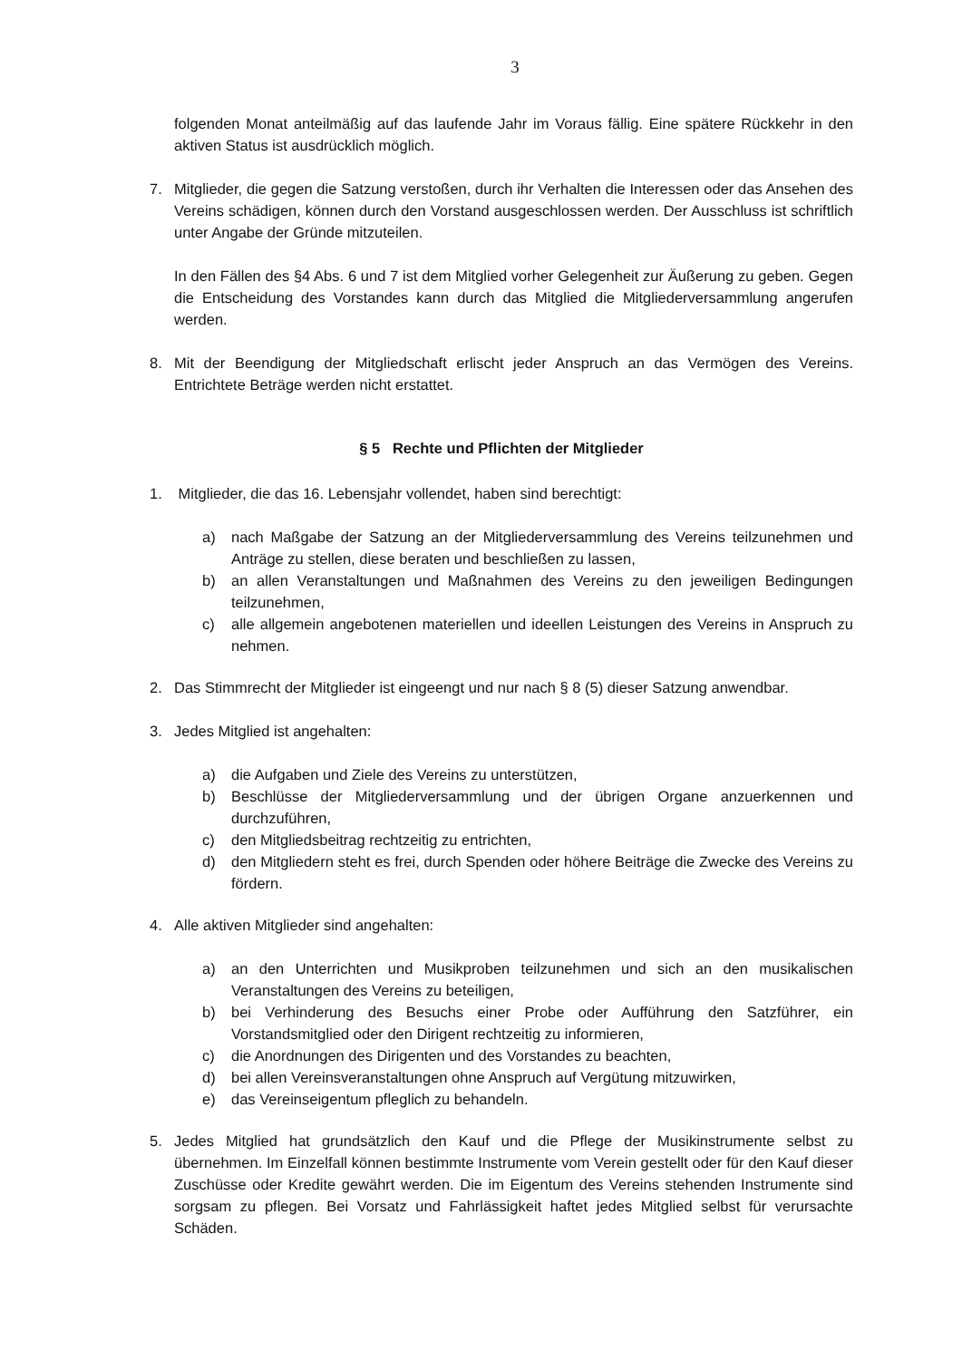3
folgenden Monat anteilmäßig auf das laufende Jahr im Voraus fällig. Eine spätere Rückkehr in den aktiven Status ist ausdrücklich möglich.
7. Mitglieder, die gegen die Satzung verstoßen, durch ihr Verhalten die Interessen oder das Ansehen des Vereins schädigen, können durch den Vorstand ausgeschlossen werden. Der Ausschluss ist schriftlich unter Angabe der Gründe mitzuteilen.
In den Fällen des §4 Abs. 6 und 7 ist dem Mitglied vorher Gelegenheit zur Äußerung zu geben. Gegen die Entscheidung des Vorstandes kann durch das Mitglied die Mitgliederversammlung angerufen werden.
8. Mit der Beendigung der Mitgliedschaft erlischt jeder Anspruch an das Vermögen des Vereins. Entrichtete Beträge werden nicht erstattet.
§ 5 Rechte und Pflichten der Mitglieder
1. Mitglieder, die das 16. Lebensjahr vollendet, haben sind berechtigt:
a) nach Maßgabe der Satzung an der Mitgliederversammlung des Vereins teilzunehmen und Anträge zu stellen, diese beraten und beschließen zu lassen,
b) an allen Veranstaltungen und Maßnahmen des Vereins zu den jeweiligen Bedingungen teilzunehmen,
c) alle allgemein angebotenen materiellen und ideellen Leistungen des Vereins in Anspruch zu nehmen.
2. Das Stimmrecht der Mitglieder ist eingeengt und nur nach § 8 (5) dieser Satzung anwendbar.
3. Jedes Mitglied ist angehalten:
a) die Aufgaben und Ziele des Vereins zu unterstützen,
b) Beschlüsse der Mitgliederversammlung und der übrigen Organe anzuerkennen und durchzuführen,
c) den Mitgliedsbeitrag rechtzeitig zu entrichten,
d) den Mitgliedern steht es frei, durch Spenden oder höhere Beiträge die Zwecke des Vereins zu fördern.
4. Alle aktiven Mitglieder sind angehalten:
a) an den Unterrichten und Musikproben teilzunehmen und sich an den musikalischen Veranstaltungen des Vereins zu beteiligen,
b) bei Verhinderung des Besuchs einer Probe oder Aufführung den Satzführer, ein Vorstandsmitglied oder den Dirigent rechtzeitig zu informieren,
c) die Anordnungen des Dirigenten und des Vorstandes zu beachten,
d) bei allen Vereinsveranstaltungen ohne Anspruch auf Vergütung mitzuwirken,
e) das Vereinseigentum pfleglich zu behandeln.
5. Jedes Mitglied hat grundsätzlich den Kauf und die Pflege der Musikinstrumente selbst zu übernehmen. Im Einzelfall können bestimmte Instrumente vom Verein gestellt oder für den Kauf dieser Zuschüsse oder Kredite gewährt werden. Die im Eigentum des Vereins stehenden Instrumente sind sorgsam zu pflegen. Bei Vorsatz und Fahrlässigkeit haftet jedes Mitglied selbst für verursachte Schäden.